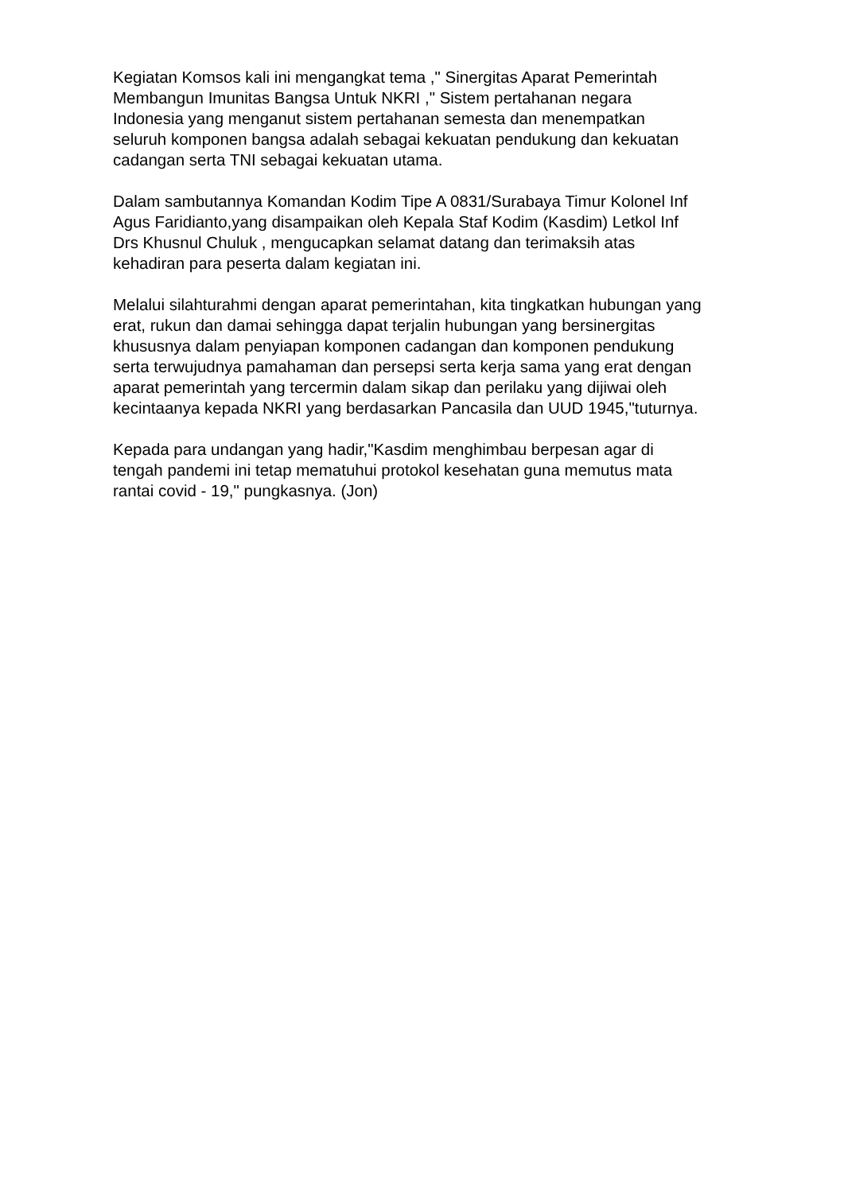Kegiatan Komsos kali ini mengangkat tema ," Sinergitas Aparat Pemerintah
Membangun Imunitas Bangsa Untuk NKRI ," Sistem pertahanan negara
Indonesia yang menganut sistem pertahanan semesta dan menempatkan
seluruh komponen bangsa adalah sebagai kekuatan pendukung dan kekuatan
cadangan serta TNI sebagai kekuatan utama.
Dalam sambutannya Komandan Kodim Tipe A 0831/Surabaya Timur Kolonel Inf
Agus Faridianto,yang disampaikan oleh Kepala Staf Kodim (Kasdim) Letkol Inf
Drs Khusnul Chuluk , mengucapkan selamat datang dan terimaksih atas
kehadiran para peserta dalam kegiatan ini.
Melalui silahturahmi dengan aparat pemerintahan, kita tingkatkan hubungan yang
erat, rukun dan damai sehingga dapat terjalin hubungan yang bersinergitas
khususnya dalam penyiapan komponen cadangan dan komponen pendukung
serta terwujudnya pamahaman dan persepsi serta kerja sama yang erat dengan
aparat pemerintah yang tercermin dalam sikap dan perilaku yang dijiwai oleh
kecintaanya kepada NKRI yang berdasarkan Pancasila dan UUD 1945,"tuturnya.
Kepada para undangan yang hadir,"Kasdim menghimbau berpesan agar di
tengah pandemi ini tetap mematuhui protokol kesehatan guna memutus mata
rantai covid - 19," pungkasnya. (Jon)